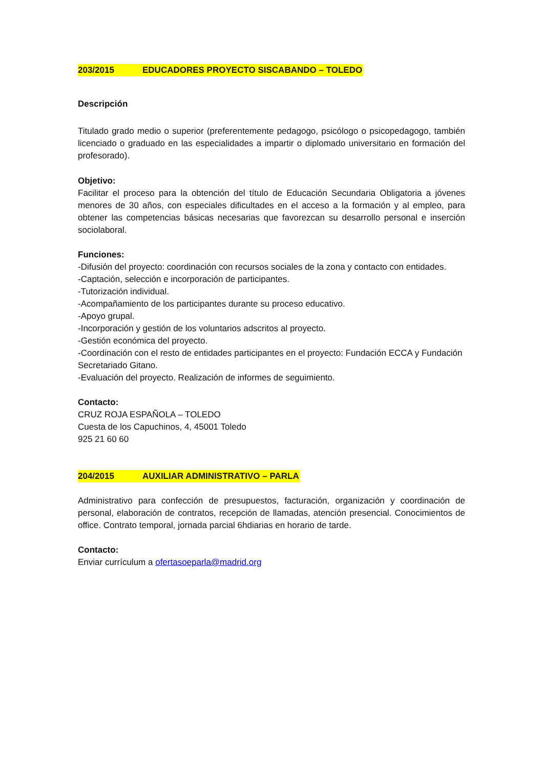203/2015 EDUCADORES PROYECTO SISCABANDO – TOLEDO
Descripción
Titulado grado medio o superior (preferentemente pedagogo, psicólogo o psicopedagogo, también licenciado o graduado en las especialidades a impartir o diplomado universitario en formación del profesorado).
Objetivo:
Facilitar el proceso para la obtención del título de Educación Secundaria Obligatoria a jóvenes menores de 30 años, con especiales dificultades en el acceso a la formación y al empleo, para obtener las competencias básicas necesarias que favorezcan su desarrollo personal e inserción sociolaboral.
Funciones:
-Difusión del proyecto: coordinación con recursos sociales de la zona y contacto con entidades.
-Captación, selección e incorporación de participantes.
-Tutorización individual.
-Acompañamiento de los participantes durante su proceso educativo.
-Apoyo grupal.
-Incorporación y gestión de los voluntarios adscritos al proyecto.
-Gestión económica del proyecto.
-Coordinación con el resto de entidades participantes en el proyecto: Fundación ECCA y Fundación Secretariado Gitano.
-Evaluación del proyecto. Realización de informes de seguimiento.
Contacto:
CRUZ ROJA ESPAÑOLA – TOLEDO
Cuesta de los Capuchinos, 4, 45001 Toledo
925 21 60 60
204/2015 AUXILIAR ADMINISTRATIVO – PARLA
Administrativo para confección de presupuestos, facturación, organización y coordinación de personal, elaboración de contratos, recepción de llamadas, atención presencial. Conocimientos de office. Contrato temporal, jornada parcial 6hdiarias en horario de tarde.
Contacto:
Enviar currículum a ofertasoeparla@madrid.org